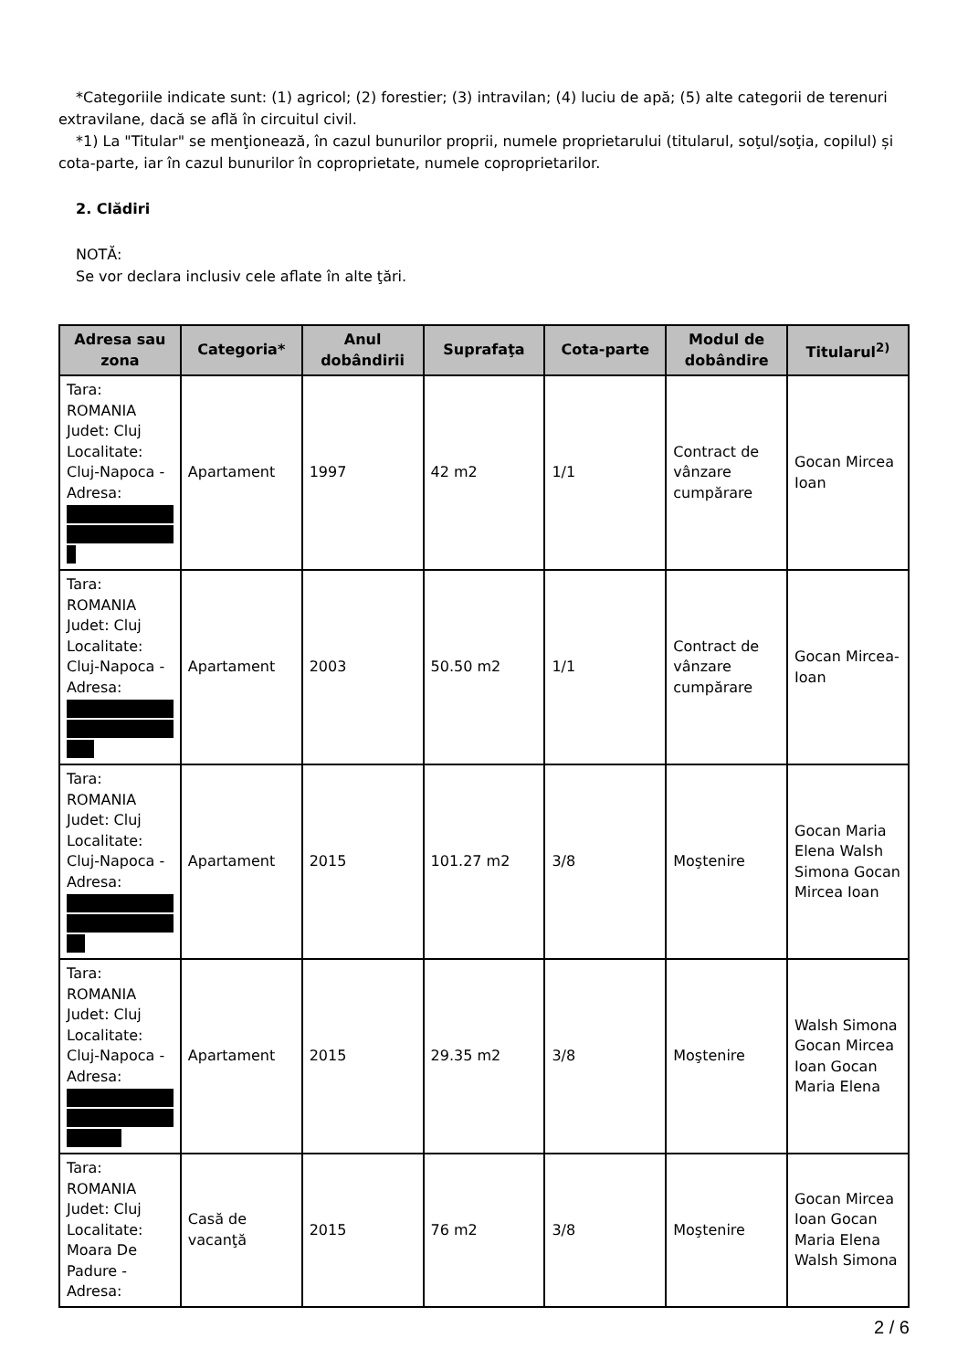*Categoriile indicate sunt: (1) agricol; (2) forestier; (3) intravilan; (4) luciu de apă; (5) alte categorii de terenuri extravilane, dacă se află în circuitul civil.
*1) La "Titular" se menţionează, în cazul bunurilor proprii, numele proprietarului (titularul, soţul/soţia, copilul) și cota-parte, iar în cazul bunurilor în coproprietate, numele coproprietarilor.
2. Clădiri
NOTĂ:
Se vor declara inclusiv cele aflate în alte ţări.
| Adresa sau zona | Categoria* | Anul dobândirii | Suprafaţa | Cota-parte | Modul de dobândire | Titularul<sup>2)</sup> |
| --- | --- | --- | --- | --- | --- | --- |
| Tara: ROMANIA Judet: Cluj Localitate: Cluj-Napoca - Adresa: | Apartament | 1997 | 42 m2 | 1/1 | Contract de vânzare cumpărare | Gocan Mircea Ioan |
| Tara: ROMANIA Judet: Cluj Localitate: Cluj-Napoca - Adresa: | Apartament | 2003 | 50.50 m2 | 1/1 | Contract de vânzare cumpărare | Gocan Mircea-Ioan |
| Tara: ROMANIA Judet: Cluj Localitate: Cluj-Napoca - Adresa: | Apartament | 2015 | 101.27 m2 | 3/8 | Moştenire | Gocan Maria Elena Walsh Simona Gocan Mircea Ioan |
| Tara: ROMANIA Judet: Cluj Localitate: Cluj-Napoca - Adresa: | Apartament | 2015 | 29.35 m2 | 3/8 | Moştenire | Walsh Simona Gocan Mircea Ioan Gocan Maria Elena |
| Tara: ROMANIA Judet: Cluj Localitate: Moara De Padure - Adresa: | Casă de vacanţă | 2015 | 76 m2 | 3/8 | Moştenire | Gocan Mircea Ioan Gocan Maria Elena Walsh Simona |
2 / 6